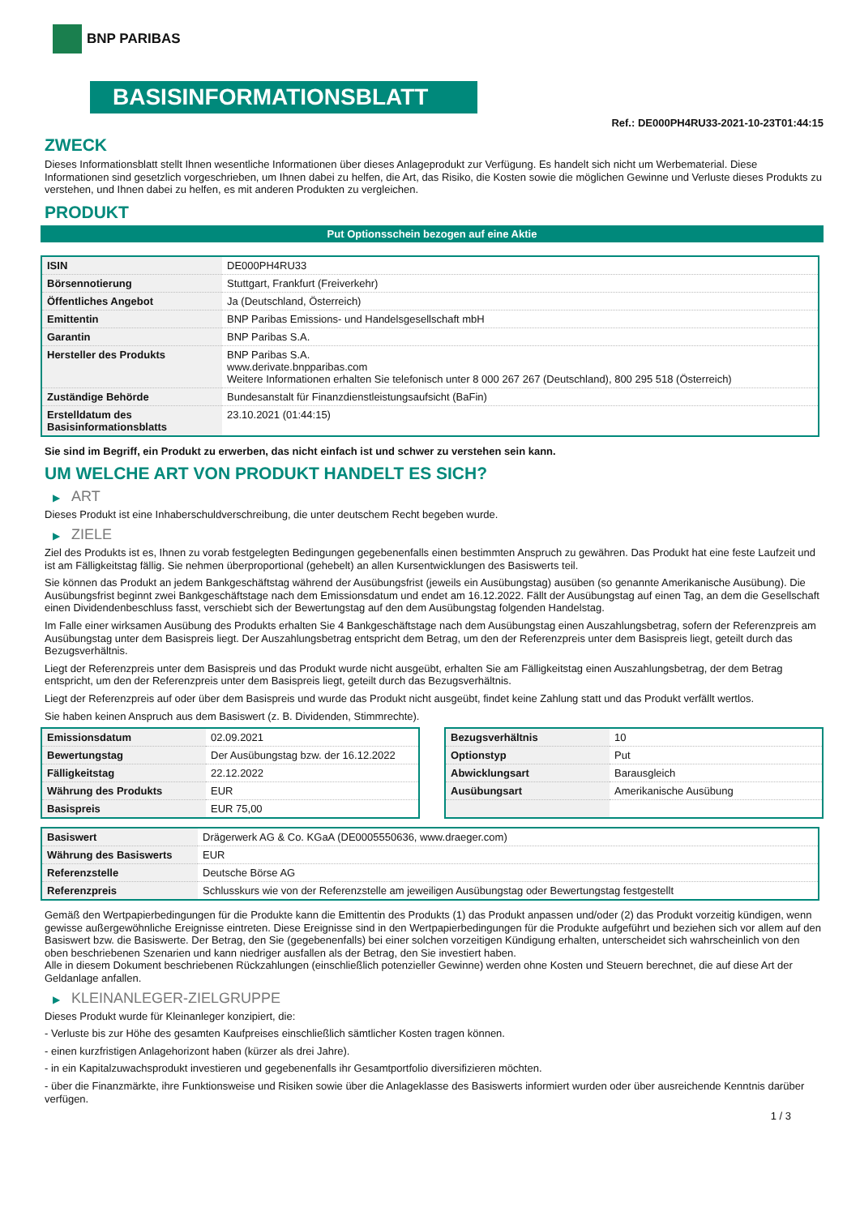BNP PARIBAS
BASISINFORMATIONSBLATT
Ref.: DE000PH4RU33-2021-10-23T01:44:15
ZWECK
Dieses Informationsblatt stellt Ihnen wesentliche Informationen über dieses Anlageprodukt zur Verfügung. Es handelt sich nicht um Werbematerial. Diese Informationen sind gesetzlich vorgeschrieben, um Ihnen dabei zu helfen, die Art, das Risiko, die Kosten sowie die möglichen Gewinne und Verluste dieses Produkts zu verstehen, und Ihnen dabei zu helfen, es mit anderen Produkten zu vergleichen.
PRODUKT
Put Optionsschein bezogen auf eine Aktie
| ISIN | DE000PH4RU33 |
| Börsennotierung | Stuttgart, Frankfurt (Freiverkehr) |
| Öffentliches Angebot | Ja (Deutschland, Österreich) |
| Emittentin | BNP Paribas Emissions- und Handelsgesellschaft mbH |
| Garantin | BNP Paribas S.A. |
| Hersteller des Produkts | BNP Paribas S.A. www.derivate.bnpparibas.com Weitere Informationen erhalten Sie telefonisch unter 8 000 267 267 (Deutschland), 800 295 518 (Österreich) |
| Zuständige Behörde | Bundesanstalt für Finanzdienstleistungsaufsicht (BaFin) |
| Erstelldatum des Basisinformationsblatts | 23.10.2021 (01:44:15) |
Sie sind im Begriff, ein Produkt zu erwerben, das nicht einfach ist und schwer zu verstehen sein kann.
UM WELCHE ART VON PRODUKT HANDELT ES SICH?
▶ ART
Dieses Produkt ist eine Inhaberschuldverschreibung, die unter deutschem Recht begeben wurde.
▶ ZIELE
Ziel des Produkts ist es, Ihnen zu vorab festgelegten Bedingungen gegebenenfalls einen bestimmten Anspruch zu gewähren. Das Produkt hat eine feste Laufzeit und ist am Fälligkeitstag fällig. Sie nehmen überproportional (gehebelt) an allen Kursentwicklungen des Basiswerts teil.
Sie können das Produkt an jedem Bankgeschäftstag während der Ausübungsfrist (jeweils ein Ausübungstag) ausüben (so genannte Amerikanische Ausübung). Die Ausübungsfrist beginnt zwei Bankgeschäftstage nach dem Emissionsdatum und endet am 16.12.2022. Fällt der Ausübungstag auf einen Tag, an dem die Gesellschaft einen Dividendenbeschluss fasst, verschiebt sich der Bewertungstag auf den dem Ausübungstag folgenden Handelstag.
Im Falle einer wirksamen Ausübung des Produkts erhalten Sie 4 Bankgeschäftstage nach dem Ausübungstag einen Auszahlungsbetrag, sofern der Referenzpreis am Ausübungstag unter dem Basispreis liegt. Der Auszahlungsbetrag entspricht dem Betrag, um den der Referenzpreis unter dem Basispreis liegt, geteilt durch das Bezugsverhältnis.
Liegt der Referenzpreis unter dem Basispreis und das Produkt wurde nicht ausgeübt, erhalten Sie am Fälligkeitstag einen Auszahlungsbetrag, der dem Betrag entspricht, um den der Referenzpreis unter dem Basispreis liegt, geteilt durch das Bezugsverhältnis.
Liegt der Referenzpreis auf oder über dem Basispreis und wurde das Produkt nicht ausgeübt, findet keine Zahlung statt und das Produkt verfällt wertlos.
Sie haben keinen Anspruch aus dem Basiswert (z. B. Dividenden, Stimmrechte).
| Emissionsdatum | 02.09.2021 |
| Bewertungstag | Der Ausübungstag bzw. der 16.12.2022 |
| Fälligkeitstag | 22.12.2022 |
| Währung des Produkts | EUR |
| Basispreis | EUR 75,00 |
| Bezugsverhältnis | 10 |
| Optionstyp | Put |
| Abwicklungsart | Barausgleich |
| Ausübungsart | Amerikanische Ausübung |
| Basiswert | Drägerwerk AG & Co. KGaA (DE0005550636, www.draeger.com) |
| Währung des Basiswerts | EUR |
| Referenzstelle | Deutsche Börse AG |
| Referenzpreis | Schlusskurs wie von der Referenzstelle am jeweiligen Ausübungstag oder Bewertungstag festgestellt |
Gemäß den Wertpapierbedingungen für die Produkte kann die Emittentin des Produkts (1) das Produkt anpassen und/oder (2) das Produkt vorzeitig kündigen, wenn gewisse außergewöhnliche Ereignisse eintreten. Diese Ereignisse sind in den Wertpapierbedingungen für die Produkte aufgeführt und beziehen sich vor allem auf den Basiswert bzw. die Basiswerte. Der Betrag, den Sie (gegebenenfalls) bei einer solchen vorzeitigen Kündigung erhalten, unterscheidet sich wahrscheinlich von den oben beschriebenen Szenarien und kann niedriger ausfallen als der Betrag, den Sie investiert haben.
Alle in diesem Dokument beschriebenen Rückzahlungen (einschließlich potenzieller Gewinne) werden ohne Kosten und Steuern berechnet, die auf diese Art der Geldanlage anfallen.
▶ KLEINANLEGER-ZIELGRUPPE
Dieses Produkt wurde für Kleinanleger konzipiert, die:
- Verluste bis zur Höhe des gesamten Kaufpreises einschließlich sämtlicher Kosten tragen können.
- einen kurzfristigen Anlagehorizont haben (kürzer als drei Jahre).
- in ein Kapitalzuwachsprodukt investieren und gegebenenfalls ihr Gesamtportfolio diversifizieren möchten.
- über die Finanzmärkte, ihre Funktionsweise und Risiken sowie über die Anlageklasse des Basiswerts informiert wurden oder über ausreichende Kenntnis darüber verfügen.
1 / 3